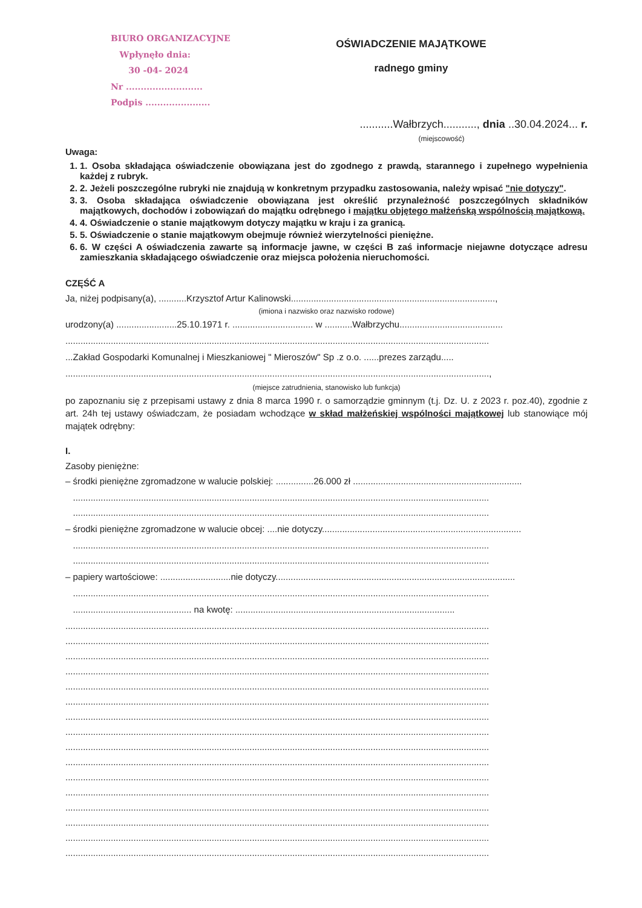BIURO ORGANIZACYJNE
Wpłynęło dnia:
30 -04- 2024
Nr ..........................
Podpis ......................
OŚWIADCZENIE MAJĄTKOWE
radnego gminy
...........Wałbrzych..........., dnia ..30.04.2024... r.
(miejscowość)
Uwaga:
1. 1. Osoba składająca oświadczenie obowiązana jest do zgodnego z prawdą, starannego i zupełnego wypełnienia każdej z rubryk.
2. 2. Jeżeli poszczególne rubryki nie znajdują w konkretnym przypadku zastosowania, należy wpisać "nie dotyczy".
3. 3. Osoba składająca oświadczenie obowiązana jest określić przynależność poszczególnych składników majątkowych, dochodów i zobowiązań do majątku odrębnego i majątku objętego małżeńską wspólnością majątkową.
4. 4. Oświadczenie o stanie majątkowym dotyczy majątku w kraju i za granicą.
5. 5. Oświadczenie o stanie majątkowym obejmuje również wierzytelności pieniężne.
6. 6. W części A oświadczenia zawarte są informacje jawne, w części B zaś informacje niejawne dotyczące adresu zamieszkania składającego oświadczenie oraz miejsca położenia nieruchomości.
CZĘŚĆ A
Ja, niżej podpisany(a), ...........Krzysztof Artur Kalinowski.................................................................................,
(imiona i nazwisko oraz nazwisko rodowe)
urodzony(a) ........................25.10.1971 r. ................................ w ...........Wałbrzychu.........................................
........................................................................................................................................................................
...Zakład Gospodarki Komunalnej i Mieszkaniowej " Mieroszów" Sp .z o.o. ......prezes zarządu.....
........................................................................................................................................................................,
(miejsce zatrudnienia, stanowisko lub funkcja)
po zapoznaniu się z przepisami ustawy z dnia 8 marca 1990 r. o samorządzie gminnym (t.j. Dz. U. z 2023 r. poz.40), zgodnie z art. 24h tej ustawy oświadczam, że posiadam wchodzące w skład małżeńskiej wspólności majątkowej lub stanowiące mój majątek odrębny:
I.
Zasoby pieniężne:
– środki pieniężne zgromadzone w walucie polskiej: ...............26.000 zł ...................................................................
.....................................................................................................................................................................
.....................................................................................................................................................................
– środki pieniężne zgromadzone w walucie obcej: ....nie dotyczy...............................................................................
.....................................................................................................................................................................
.....................................................................................................................................................................
– papiery wartościowe: ............................nie dotyczy...............................................................................................
.....................................................................................................................................................................
............................................... na kwotę: .......................................................................................
........................................................................................................................................................................
........................................................................................................................................................................
........................................................................................................................................................................
........................................................................................................................................................................
........................................................................................................................................................................
........................................................................................................................................................................
........................................................................................................................................................................
........................................................................................................................................................................
........................................................................................................................................................................
........................................................................................................................................................................
........................................................................................................................................................................
........................................................................................................................................................................
........................................................................................................................................................................
........................................................................................................................................................................
........................................................................................................................................................................
........................................................................................................................................................................